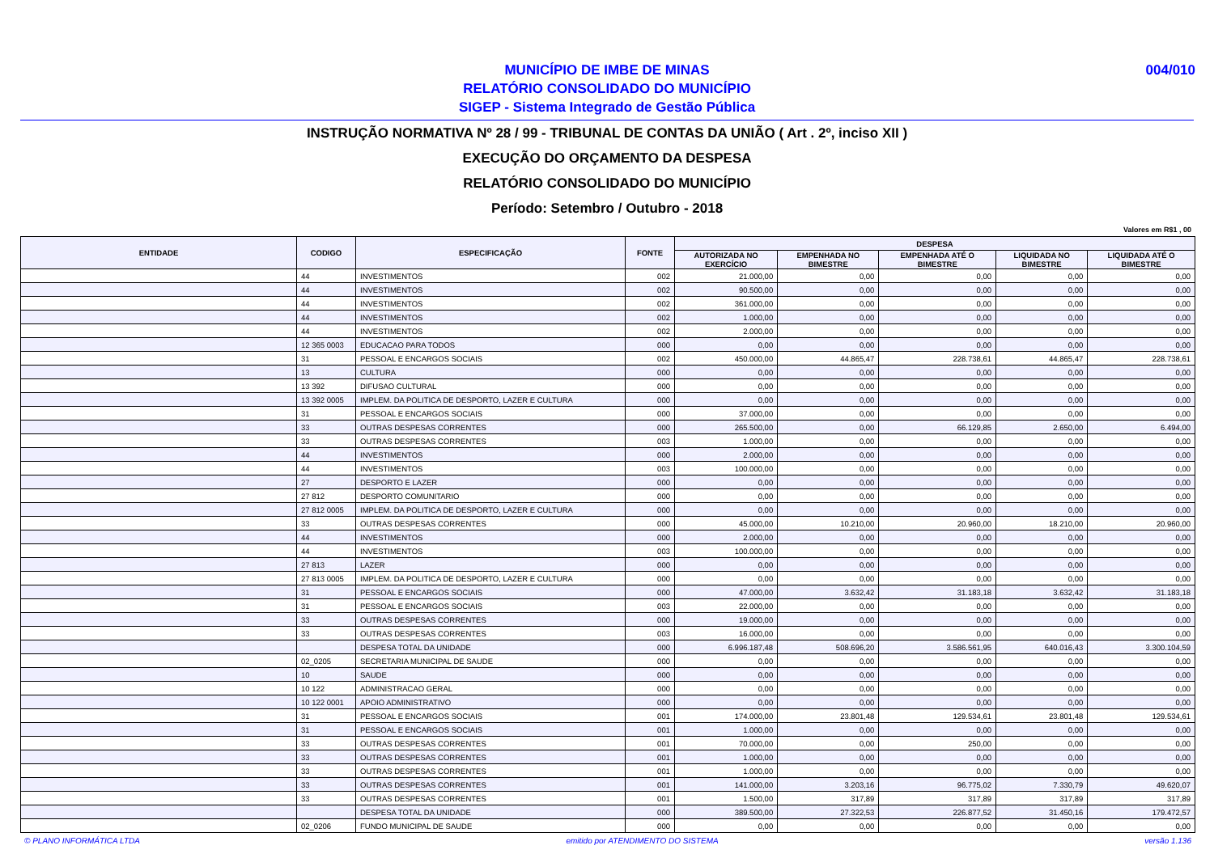004/010
MUNICÍPIO DE IMBE DE MINAS
RELATÓRIO CONSOLIDADO DO MUNICÍPIO
SIGEP - Sistema Integrado de Gestão Pública
INSTRUÇÃO NORMATIVA Nº 28 / 99 - TRIBUNAL DE CONTAS DA UNIÃO ( Art . 2º, inciso XII )
EXECUÇÃO DO ORÇAMENTO DA DESPESA
RELATÓRIO CONSOLIDADO DO MUNICÍPIO
Período: Setembro / Outubro - 2018
Valores em R$1 , 00
| ENTIDADE | CODIGO | ESPECIFICAÇÃO | FONTE | DESPESA | | | | |
| --- | --- | --- | --- | --- | --- | --- | --- | --- |
| | | | | AUTORIZADA NO EXERCÍCIO | EMPENHADA NO BIMESTRE | EMPENHADA ATÉ O BIMESTRE | LIQUIDADA NO BIMESTRE | LIQUIDADA ATÉ O BIMESTRE |
| | 44 | INVESTIMENTOS | 002 | 21.000,00 | 0,00 | 0,00 | 0,00 | 0,00 |
| | 44 | INVESTIMENTOS | 002 | 90.500,00 | 0,00 | 0,00 | 0,00 | 0,00 |
| | 44 | INVESTIMENTOS | 002 | 361.000,00 | 0,00 | 0,00 | 0,00 | 0,00 |
| | 44 | INVESTIMENTOS | 002 | 1.000,00 | 0,00 | 0,00 | 0,00 | 0,00 |
| | 44 | INVESTIMENTOS | 002 | 2.000,00 | 0,00 | 0,00 | 0,00 | 0,00 |
| | 12 365 0003 | EDUCACAO PARA TODOS | 000 | 0,00 | 0,00 | 0,00 | 0,00 | 0,00 |
| | 31 | PESSOAL E ENCARGOS SOCIAIS | 002 | 450.000,00 | 44.865,47 | 228.738,61 | 44.865,47 | 228.738,61 |
| | 13 | CULTURA | 000 | 0,00 | 0,00 | 0,00 | 0,00 | 0,00 |
| | 13 392 | DIFUSAO CULTURAL | 000 | 0,00 | 0,00 | 0,00 | 0,00 | 0,00 |
| | 13 392 0005 | IMPLEM. DA POLITICA DE DESPORTO, LAZER E CULTURA | 000 | 0,00 | 0,00 | 0,00 | 0,00 | 0,00 |
| | 31 | PESSOAL E ENCARGOS SOCIAIS | 000 | 37.000,00 | 0,00 | 0,00 | 0,00 | 0,00 |
| | 33 | OUTRAS DESPESAS CORRENTES | 000 | 265.500,00 | 0,00 | 66.129,85 | 2.650,00 | 6.494,00 |
| | 33 | OUTRAS DESPESAS CORRENTES | 003 | 1.000,00 | 0,00 | 0,00 | 0,00 | 0,00 |
| | 44 | INVESTIMENTOS | 000 | 2.000,00 | 0,00 | 0,00 | 0,00 | 0,00 |
| | 44 | INVESTIMENTOS | 003 | 100.000,00 | 0,00 | 0,00 | 0,00 | 0,00 |
| | 27 | DESPORTO E LAZER | 000 | 0,00 | 0,00 | 0,00 | 0,00 | 0,00 |
| | 27 812 | DESPORTO COMUNITARIO | 000 | 0,00 | 0,00 | 0,00 | 0,00 | 0,00 |
| | 27 812 0005 | IMPLEM. DA POLITICA DE DESPORTO, LAZER E CULTURA | 000 | 0,00 | 0,00 | 0,00 | 0,00 | 0,00 |
| | 33 | OUTRAS DESPESAS CORRENTES | 000 | 45.000,00 | 10.210,00 | 20.960,00 | 18.210,00 | 20.960,00 |
| | 44 | INVESTIMENTOS | 000 | 2.000,00 | 0,00 | 0,00 | 0,00 | 0,00 |
| | 44 | INVESTIMENTOS | 003 | 100.000,00 | 0,00 | 0,00 | 0,00 | 0,00 |
| | 27 813 | LAZER | 000 | 0,00 | 0,00 | 0,00 | 0,00 | 0,00 |
| | 27 813 0005 | IMPLEM. DA POLITICA DE DESPORTO, LAZER E CULTURA | 000 | 0,00 | 0,00 | 0,00 | 0,00 | 0,00 |
| | 31 | PESSOAL E ENCARGOS SOCIAIS | 000 | 47.000,00 | 3.632,42 | 31.183,18 | 3.632,42 | 31.183,18 |
| | 31 | PESSOAL E ENCARGOS SOCIAIS | 003 | 22.000,00 | 0,00 | 0,00 | 0,00 | 0,00 |
| | 33 | OUTRAS DESPESAS CORRENTES | 000 | 19.000,00 | 0,00 | 0,00 | 0,00 | 0,00 |
| | 33 | OUTRAS DESPESAS CORRENTES | 003 | 16.000,00 | 0,00 | 0,00 | 0,00 | 0,00 |
| | | DESPESA TOTAL DA UNIDADE | 000 | 6.996.187,48 | 508.696,20 | 3.586.561,95 | 640.016,43 | 3.300.104,59 |
| | 02_0205 | SECRETARIA MUNICIPAL DE SAUDE | 000 | 0,00 | 0,00 | 0,00 | 0,00 | 0,00 |
| | 10 | SAUDE | 000 | 0,00 | 0,00 | 0,00 | 0,00 | 0,00 |
| | 10 122 | ADMINISTRACAO GERAL | 000 | 0,00 | 0,00 | 0,00 | 0,00 | 0,00 |
| | 10 122 0001 | APOIO ADMINISTRATIVO | 000 | 0,00 | 0,00 | 0,00 | 0,00 | 0,00 |
| | 31 | PESSOAL E ENCARGOS SOCIAIS | 001 | 174.000,00 | 23.801,48 | 129.534,61 | 23.801,48 | 129.534,61 |
| | 31 | PESSOAL E ENCARGOS SOCIAIS | 001 | 1.000,00 | 0,00 | 0,00 | 0,00 | 0,00 |
| | 33 | OUTRAS DESPESAS CORRENTES | 001 | 70.000,00 | 0,00 | 250,00 | 0,00 | 0,00 |
| | 33 | OUTRAS DESPESAS CORRENTES | 001 | 1.000,00 | 0,00 | 0,00 | 0,00 | 0,00 |
| | 33 | OUTRAS DESPESAS CORRENTES | 001 | 1.000,00 | 0,00 | 0,00 | 0,00 | 0,00 |
| | 33 | OUTRAS DESPESAS CORRENTES | 001 | 141.000,00 | 3.203,16 | 96.775,02 | 7.330,79 | 49.620,07 |
| | 33 | OUTRAS DESPESAS CORRENTES | 001 | 1.500,00 | 317,89 | 317,89 | 317,89 | 317,89 |
| | | DESPESA TOTAL DA UNIDADE | 000 | 389.500,00 | 27.322,53 | 226.877,52 | 31.450,16 | 179.472,57 |
| | 02_0206 | FUNDO MUNICIPAL DE SAUDE | 000 | 0,00 | 0,00 | 0,00 | 0,00 | 0,00 |
© PLANO INFORMÁTICA LTDA emitido por ATENDIMENTO DO SISTEMA versão 1.136